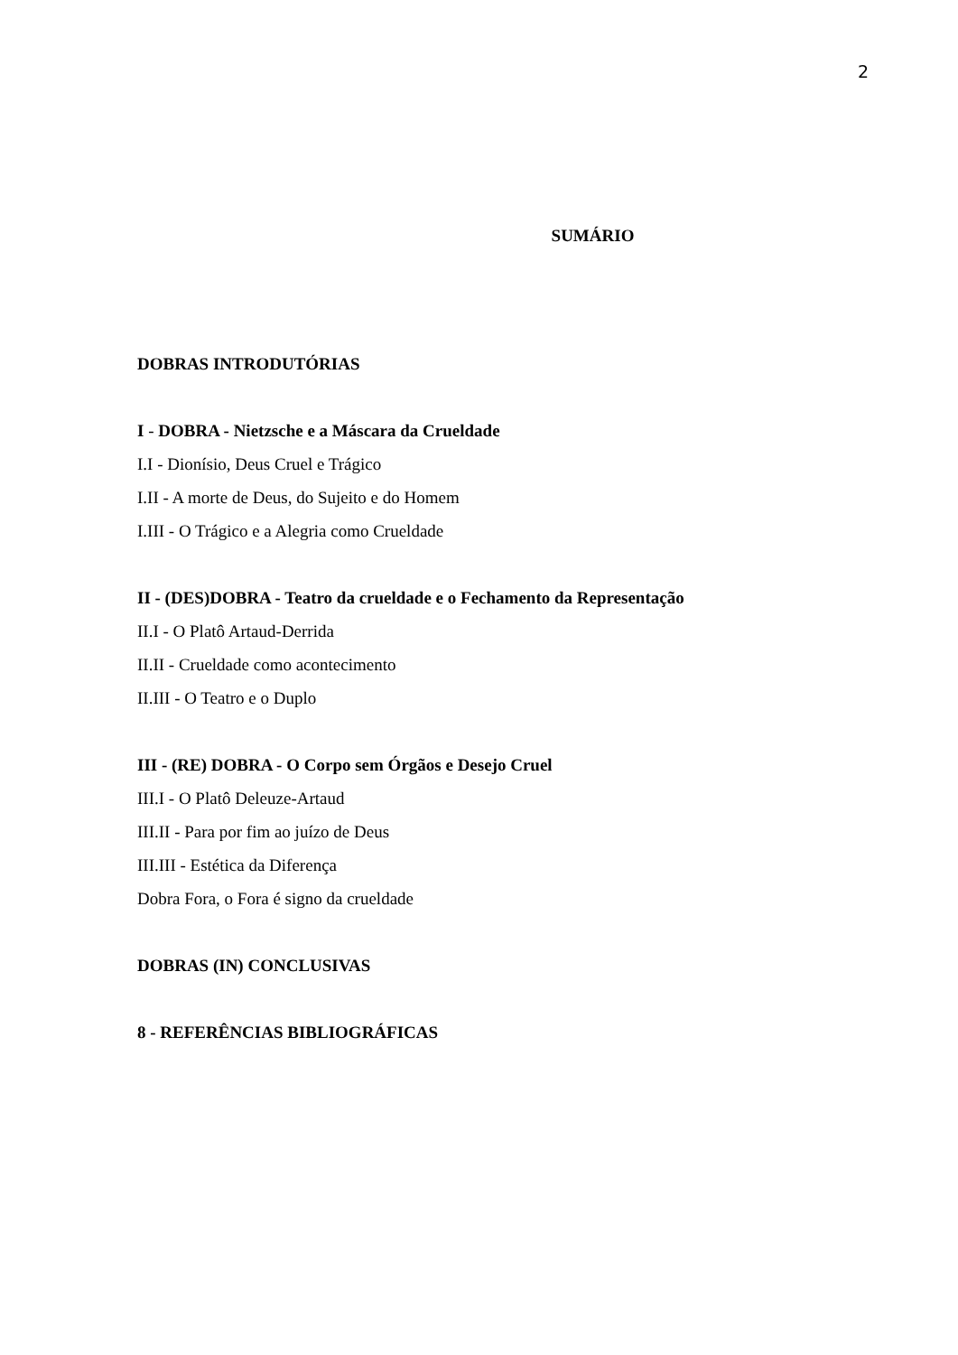2
SUMÁRIO
DOBRAS INTRODUTÓRIAS
I - DOBRA - Nietzsche e a Máscara da Crueldade
I.I - Dionísio, Deus Cruel e Trágico
I.II - A morte de Deus, do Sujeito e do Homem
I.III - O Trágico e a Alegria como Crueldade
II - (DES)DOBRA - Teatro da crueldade e o Fechamento da Representação
II.I - O Platô Artaud-Derrida
II.II - Crueldade como acontecimento
II.III - O Teatro e o Duplo
III - (RE) DOBRA - O Corpo sem Órgãos e Desejo Cruel
III.I - O Platô Deleuze-Artaud
III.II - Para por fim ao juízo de Deus
III.III - Estética da Diferença
Dobra Fora, o Fora é signo da crueldade
DOBRAS (IN) CONCLUSIVAS
8 - REFERÊNCIAS BIBLIOGRÁFICAS